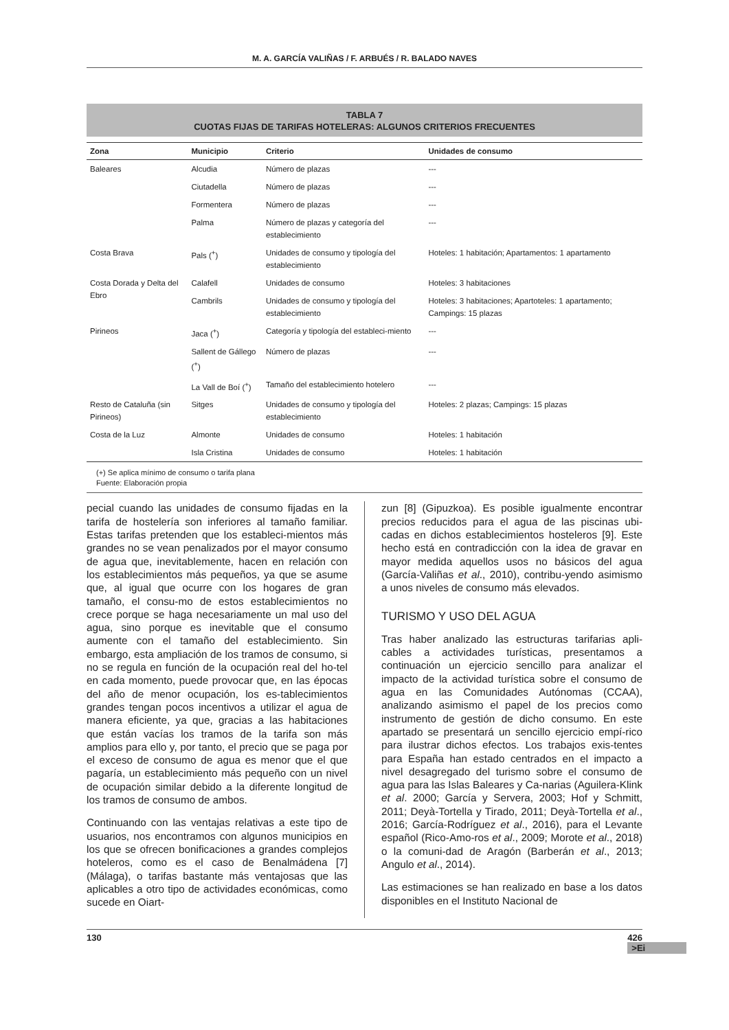M. A. GARCÍA VALIÑAS / F. ARBUÉS / R. BALADO NAVES
TABLA 7
CUOTAS FIJAS DE TARIFAS HOTELERAS: ALGUNOS CRITERIOS FRECUENTES
| Zona | Municipio | Criterio | Unidades de consumo |
| --- | --- | --- | --- |
| Baleares | Alcudia | Número de plazas | --- |
| | Ciutadella | Número de plazas | --- |
| | Formentera | Número de plazas | --- |
| | Palma | Número de plazas y categoría del establecimiento | --- |
| Costa Brava | Pals (<sup>+</sup>) | Unidades de consumo y tipología del establecimiento | Hoteles: 1 habitación; Apartamentos: 1 apartamento |
| Costa Dorada y Delta del Ebro | Calafell | Unidades de consumo | Hoteles: 3 habitaciones |
| | Cambrils | Unidades de consumo y tipología del establecimiento | Hoteles: 3 habitaciones; Apartoteles: 1 apartamento; Campings: 15 plazas |
| Pirineos | Jaca (<sup>+</sup>) | Categoría y tipología del estableci-miento | --- |
| | Sallent de Gállego (<sup>+</sup>) | Número de plazas | --- |
| | La Vall de Boí (<sup>+</sup>) | Tamaño del establecimiento hotelero | --- |
| Resto de Cataluña (sin Pirineos) | Sitges | Unidades de consumo y tipología del establecimiento | Hoteles: 2 plazas; Campings: 15 plazas |
| Costa de la Luz | Almonte | Unidades de consumo | Hoteles: 1 habitación |
| | Isla Cristina | Unidades de consumo | Hoteles: 1 habitación |
(+) Se aplica mínimo de consumo o tarifa plana
Fuente: Elaboración propia
pecial cuando las unidades de consumo fijadas en la tarifa de hostelería son inferiores al tamaño familiar. Estas tarifas pretenden que los estableci-mientos más grandes no se vean penalizados por el mayor consumo de agua que, inevitablemente, hacen en relación con los establecimientos más pequeños, ya que se asume que, al igual que ocurre con los hogares de gran tamaño, el consu-mo de estos establecimientos no crece porque se haga necesariamente un mal uso del agua, sino porque es inevitable que el consumo aumente con el tamaño del establecimiento. Sin embargo, esta ampliación de los tramos de consumo, si no se regula en función de la ocupación real del ho-tel en cada momento, puede provocar que, en las épocas del año de menor ocupación, los es-tablecimientos grandes tengan pocos incentivos a utilizar el agua de manera eficiente, ya que, gracias a las habitaciones que están vacías los tramos de la tarifa son más amplios para ello y, por tanto, el precio que se paga por el exceso de consumo de agua es menor que el que pagaría, un establecimiento más pequeño con un nivel de ocupación similar debido a la diferente longitud de los tramos de consumo de ambos.
Continuando con las ventajas relativas a este tipo de usuarios, nos encontramos con algunos municipios en los que se ofrecen bonificaciones a grandes complejos hoteleros, como es el caso de Benalmádena [7] (Málaga), o tarifas bastante más ventajosas que las aplicables a otro tipo de actividades económicas, como sucede en Oiart-
zun [8] (Gipuzkoa). Es posible igualmente encontrar precios reducidos para el agua de las piscinas ubi-cadas en dichos establecimientos hosteleros [9]. Este hecho está en contradicción con la idea de gravar en mayor medida aquellos usos no básicos del agua (García-Valiñas et al., 2010), contribu-yendo asimismo a unos niveles de consumo más elevados.
TURISMO Y USO DEL AGUA
Tras haber analizado las estructuras tarifarias apli-cables a actividades turísticas, presentamos a continuación un ejercicio sencillo para analizar el impacto de la actividad turística sobre el consumo de agua en las Comunidades Autónomas (CCAA), analizando asimismo el papel de los precios como instrumento de gestión de dicho consumo. En este apartado se presentará un sencillo ejercicio empí-rico para ilustrar dichos efectos. Los trabajos exis-tentes para España han estado centrados en el impacto a nivel desagregado del turismo sobre el consumo de agua para las Islas Baleares y Ca-narias (Aguilera-Klink et al. 2000; García y Servera, 2003; Hof y Schmitt, 2011; Deyà-Tortella y Tirado, 2011; Deyà-Tortella et al., 2016; García-Rodríguez et al., 2016), para el Levante español (Rico-Amo-ros et al., 2009; Morote et al., 2018) o la comuni-dad de Aragón (Barberán et al., 2013; Angulo et al., 2014).
Las estimaciones se han realizado en base a los datos disponibles en el Instituto Nacional de
130 426 >Ei